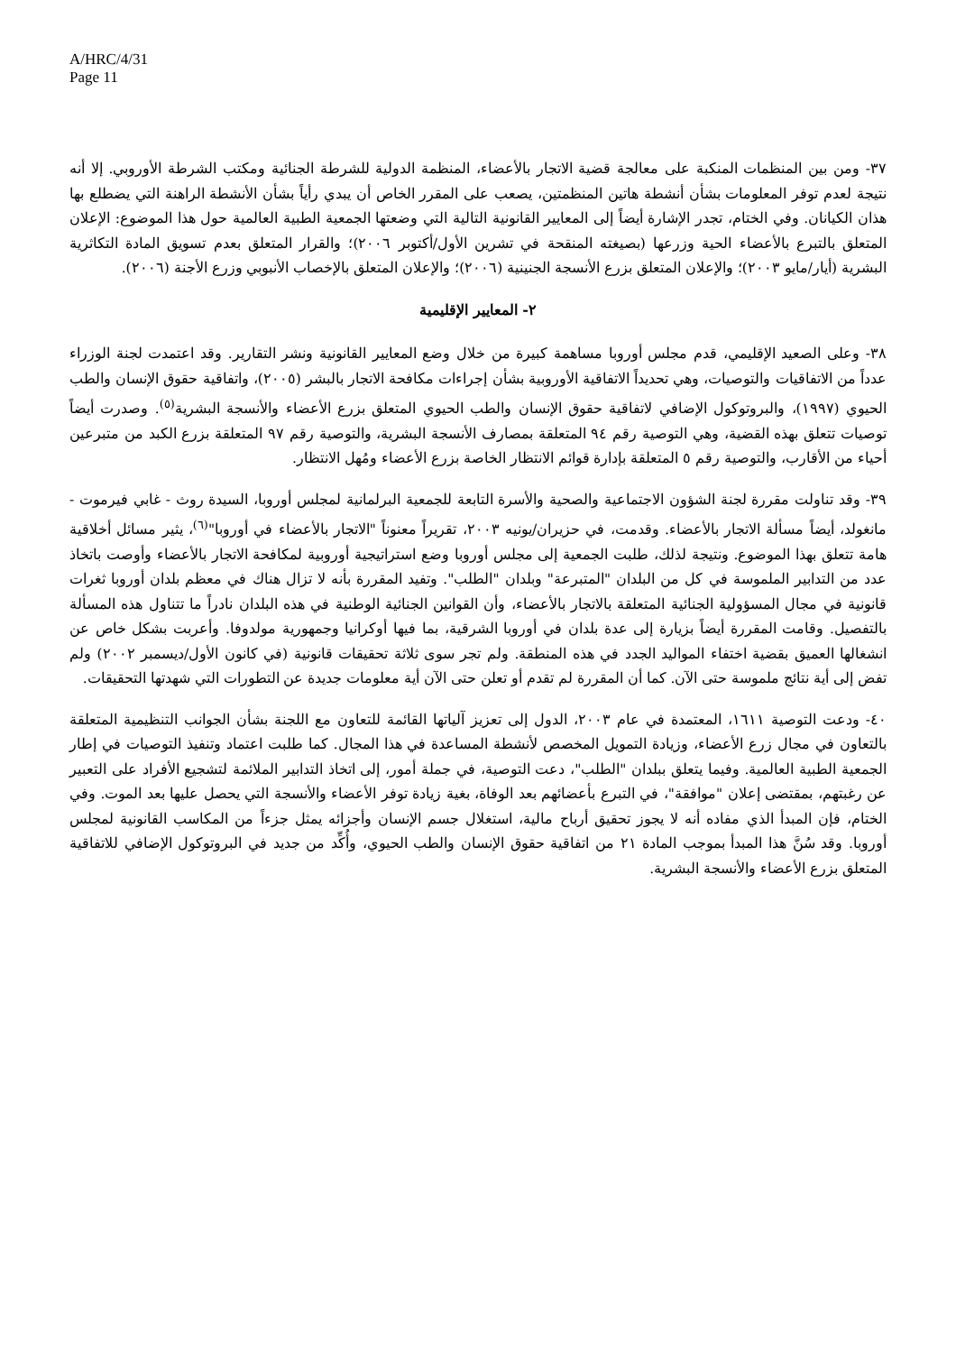A/HRC/4/31
Page 11
٣٧- ومن بين المنظمات المنكبة على معالجة قضية الاتجار بالأعضاء، المنظمة الدولية للشرطة الجنائية ومكتب الشرطة الأوروبي. إلا أنه نتيجة لعدم توفر المعلومات بشأن أنشطة هاتين المنظمتين، يصعب على المقرر الخاص أن يبدي رأياً بشأن الأنشطة الراهنة التي يضطلع بها هذان الكيانان. وفي الختام، تجدر الإشارة أيضاً إلى المعايير القانونية التالية التي وضعتها الجمعية الطبية العالمية حول هذا الموضوع: الإعلان المتعلق بالتبرع بالأعضاء الحية وزرعها (بصيغته المنقحة في تشرين الأول/أكتوبر ٢٠٠٦)؛ والقرار المتعلق بعدم تسويق المادة التكاثرية البشرية (أيار/مايو ٢٠٠٣)؛ والإعلان المتعلق بزرع الأنسجة الجنينية (٢٠٠٦)؛ والإعلان المتعلق بالإخصاب الأنبوبي وزرع الأجنة (٢٠٠٦).
٢- المعايير الإقليمية
٣٨- وعلى الصعيد الإقليمي، قدم مجلس أوروبا مساهمة كبيرة من خلال وضع المعايير القانونية ونشر التقارير. وقد اعتمدت لجنة الوزراء عدداً من الاتفاقيات والتوصيات، وهي تحديداً الاتفاقية الأوروبية بشأن إجراءات مكافحة الاتجار بالبشر (٢٠٠٥)، واتفاقية حقوق الإنسان والطب الحيوي (١٩٩٧)، والبروتوكول الإضافي لاتفاقية حقوق الإنسان والطب الحيوي المتعلق بزرع الأعضاء والأنسجة البشرية<sup>(٥)</sup>. وصدرت أيضاً توصيات تتعلق بهذه القضية، وهي التوصية رقم ٩٤ المتعلقة بمصارف الأنسجة البشرية، والتوصية رقم ٩٧ المتعلقة بزرع الكبد من متبرعين أحياء من الأقارب، والتوصية رقم ٥ المتعلقة بإدارة قوائم الانتظار الخاصة بزرع الأعضاء ومُهل الانتظار.
٣٩- وقد تناولت مقررة لجنة الشؤون الاجتماعية والصحية والأسرة التابعة للجمعية البرلمانية لمجلس أوروبا، السيدة روث - غابي فيرموت - مانغولد، أيضاً مسألة الاتجار بالأعضاء. وقدمت، في حزيران/يونيه ٢٠٠٣، تقريراً معنوناً "الاتجار بالأعضاء في أوروبا"<sup>(٦)</sup>، يثير مسائل أخلاقية هامة تتعلق بهذا الموضوع. ونتيجة لذلك، طلبت الجمعية إلى مجلس أوروبا وضع استراتيجية أوروبية لمكافحة الاتجار بالأعضاء وأوصت باتخاذ عدد من التدابير الملموسة في كل من البلدان "المتبرعة" وبلدان "الطلب". وتفيد المقررة بأنه لا تزال هناك في معظم بلدان أوروبا ثغرات قانونية في مجال المسؤولية الجنائية المتعلقة بالاتجار بالأعضاء، وأن القوانين الجنائية الوطنية في هذه البلدان نادراً ما تتناول هذه المسألة بالتفصيل. وقامت المقررة أيضاً بزيارة إلى عدة بلدان في أوروبا الشرقية، بما فيها أوكرانيا وجمهورية مولدوفا. وأعربت بشكل خاص عن انشغالها العميق بقضية اختفاء المواليد الجدد في هذه المنطقة. ولم تجر سوى ثلاثة تحقيقات قانونية (في كانون الأول/ديسمبر ٢٠٠٢) ولم تفض إلى أية نتائج ملموسة حتى الآن. كما أن المقررة لم تقدم أو تعلن حتى الآن أية معلومات جديدة عن التطورات التي شهدتها التحقيقات.
٤٠- ودعت التوصية ١٦١١، المعتمدة في عام ٢٠٠٣، الدول إلى تعزيز آلياتها القائمة للتعاون مع اللجنة بشأن الجوانب التنظيمية المتعلقة بالتعاون في مجال زرع الأعضاء، وزيادة التمويل المخصص لأنشطة المساعدة في هذا المجال. كما طلبت اعتماد وتنفيذ التوصيات في إطار الجمعية الطبية العالمية. وفيما يتعلق ببلدان "الطلب"، دعت التوصية، في جملة أمور، إلى اتخاذ التدابير الملائمة لتشجيع الأفراد على التعبير عن رغبتهم، بمقتضى إعلان "موافقة"، في التبرع بأعضائهم بعد الوفاة، بغية زيادة توفر الأعضاء والأنسجة التي يحصل عليها بعد الموت. وفي الختام، فإن المبدأ الذي مفاده أنه لا يجوز تحقيق أرباح مالية، استغلال جسم الإنسان وأجزائه يمثل جزءاً من المكاسب القانونية لمجلس أوروبا. وقد سُنَّ هذا المبدأ بموجب المادة ٢١ من اتفاقية حقوق الإنسان والطب الحيوي، وأُكِّد من جديد في البروتوكول الإضافي للاتفاقية المتعلق بزرع الأعضاء والأنسجة البشرية.